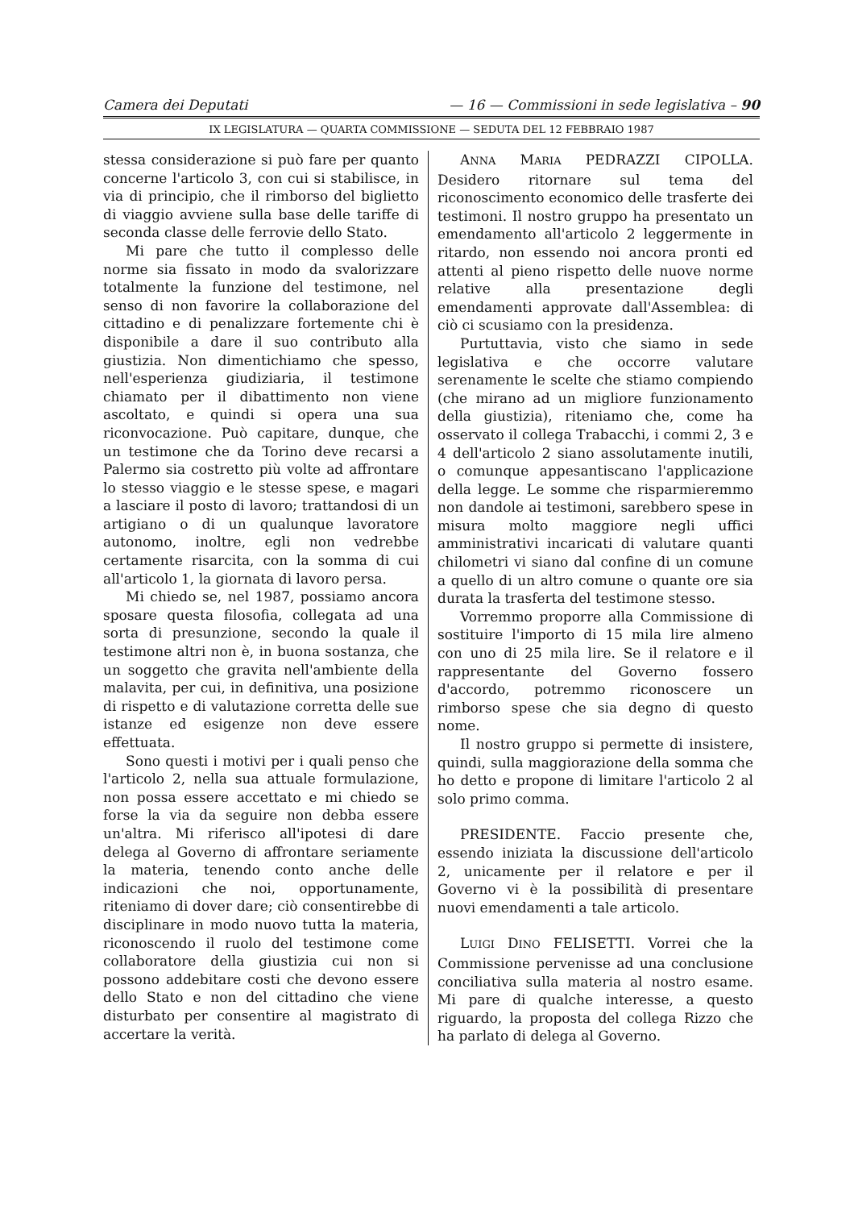Camera dei Deputati — 16 — Commissioni in sede legislativa – 90
IX LEGISLATURA — QUARTA COMMISSIONE — SEDUTA DEL 12 FEBBRAIO 1987
stessa considerazione si può fare per quanto concerne l'articolo 3, con cui si stabilisce, in via di principio, che il rimborso del biglietto di viaggio avviene sulla base delle tariffe di seconda classe delle ferrovie dello Stato.
Mi pare che tutto il complesso delle norme sia fissato in modo da svalorizzare totalmente la funzione del testimone, nel senso di non favorire la collaborazione del cittadino e di penalizzare fortemente chi è disponibile a dare il suo contributo alla giustizia. Non dimentichiamo che spesso, nell'esperienza giudiziaria, il testimone chiamato per il dibattimento non viene ascoltato, e quindi si opera una sua riconvocazione. Può capitare, dunque, che un testimone che da Torino deve recarsi a Palermo sia costretto più volte ad affrontare lo stesso viaggio e le stesse spese, e magari a lasciare il posto di lavoro; trattandosi di un artigiano o di un qualunque lavoratore autonomo, inoltre, egli non vedrebbe certamente risarcita, con la somma di cui all'articolo 1, la giornata di lavoro persa.
Mi chiedo se, nel 1987, possiamo ancora sposare questa filosofia, collegata ad una sorta di presunzione, secondo la quale il testimone altri non è, in buona sostanza, che un soggetto che gravita nell'ambiente della malavita, per cui, in definitiva, una posizione di rispetto e di valutazione corretta delle sue istanze ed esigenze non deve essere effettuata.
Sono questi i motivi per i quali penso che l'articolo 2, nella sua attuale formulazione, non possa essere accettato e mi chiedo se forse la via da seguire non debba essere un'altra. Mi riferisco all'ipotesi di dare delega al Governo di affrontare seriamente la materia, tenendo conto anche delle indicazioni che noi, opportunamente, riteniamo di dover dare; ciò consentirebbe di disciplinare in modo nuovo tutta la materia, riconoscendo il ruolo del testimone come collaboratore della giustizia cui non si possono addebitare costi che devono essere dello Stato e non del cittadino che viene disturbato per consentire al magistrato di accertare la verità.
ANNA MARIA PEDRAZZI CIPOLLA. Desidero ritornare sul tema del riconoscimento economico delle trasferte dei testimoni. Il nostro gruppo ha presentato un emendamento all'articolo 2 leggermente in ritardo, non essendo noi ancora pronti ed attenti al pieno rispetto delle nuove norme relative alla presentazione degli emendamenti approvate dall'Assemblea: di ciò ci scusiamo con la presidenza.
Purtuttavia, visto che siamo in sede legislativa e che occorre valutare serenamente le scelte che stiamo compiendo (che mirano ad un migliore funzionamento della giustizia), riteniamo che, come ha osservato il collega Trabacchi, i commi 2, 3 e 4 dell'articolo 2 siano assolutamente inutili, o comunque appesantiscano l'applicazione della legge. Le somme che risparmieremmo non dandole ai testimoni, sarebbero spese in misura molto maggiore negli uffici amministrativi incaricati di valutare quanti chilometri vi siano dal confine di un comune a quello di un altro comune o quante ore sia durata la trasferta del testimone stesso.
Vorremmo proporre alla Commissione di sostituire l'importo di 15 mila lire almeno con uno di 25 mila lire. Se il relatore e il rappresentante del Governo fossero d'accordo, potremmo riconoscere un rimborso spese che sia degno di questo nome.
Il nostro gruppo si permette di insistere, quindi, sulla maggiorazione della somma che ho detto e propone di limitare l'articolo 2 al solo primo comma.
PRESIDENTE. Faccio presente che, essendo iniziata la discussione dell'articolo 2, unicamente per il relatore e per il Governo vi è la possibilità di presentare nuovi emendamenti a tale articolo.
LUIGI DINO FELISETTI. Vorrei che la Commissione pervenisse ad una conclusione conciliativa sulla materia al nostro esame. Mi pare di qualche interesse, a questo riguardo, la proposta del collega Rizzo che ha parlato di delega al Governo.